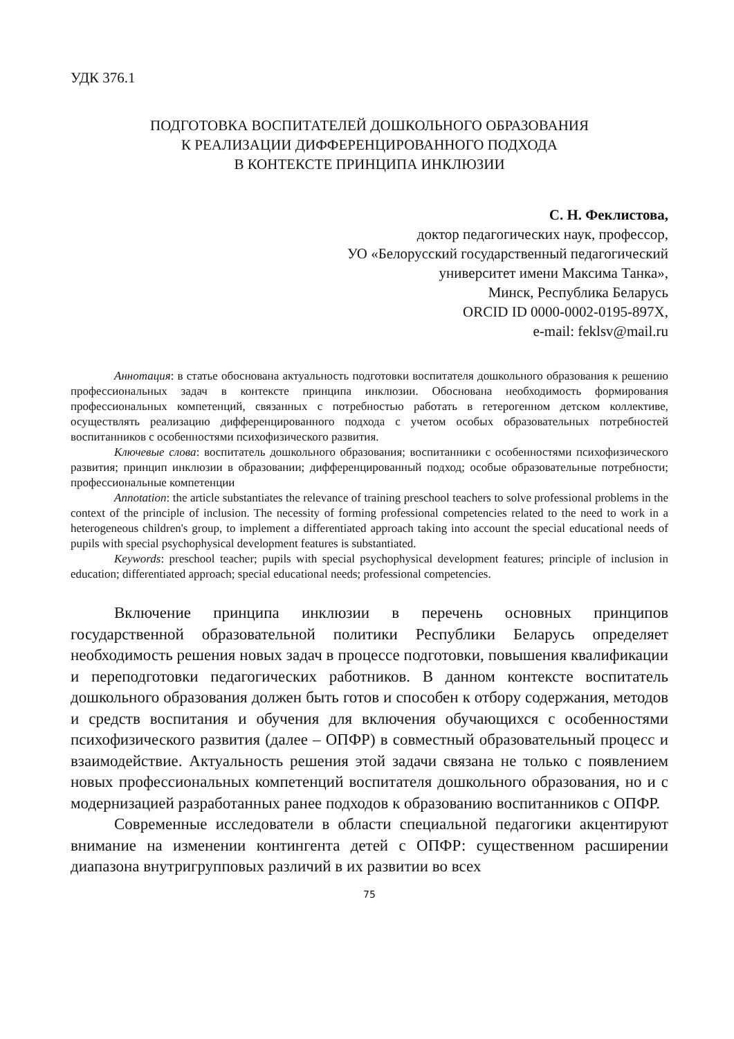УДК 376.1
ПОДГОТОВКА ВОСПИТАТЕЛЕЙ ДОШКОЛЬНОГО ОБРАЗОВАНИЯ
К РЕАЛИЗАЦИИ ДИФФЕРЕНЦИРОВАННОГО ПОДХОДА
В КОНТЕКСТЕ ПРИНЦИПА ИНКЛЮЗИИ
С. Н. Феклистова,
доктор педагогических наук, профессор,
УО «Белорусский государственный педагогический
университет имени Максима Танка»,
Минск, Республика Беларусь
ORCID ID 0000-0002-0195-897X,
e-mail: feklsv@mail.ru
Аннотация: в статье обоснована актуальность подготовки воспитателя дошкольного образования к решению профессиональных задач в контексте принципа инклюзии. Обоснована необходимость формирования профессиональных компетенций, связанных с потребностью работать в гетерогенном детском коллективе, осуществлять реализацию дифференцированного подхода с учетом особых образовательных потребностей воспитанников с особенностями психофизического развития.
Ключевые слова: воспитатель дошкольного образования; воспитанники с особенностями психофизического развития; принцип инклюзии в образовании; дифференцированный подход; особые образовательные потребности; профессиональные компетенции
Annotation: the article substantiates the relevance of training preschool teachers to solve professional problems in the context of the principle of inclusion. The necessity of forming professional competencies related to the need to work in a heterogeneous children's group, to implement a differentiated approach taking into account the special educational needs of pupils with special psychophysical development features is substantiated.
Keywords: preschool teacher; pupils with special psychophysical development features; principle of inclusion in education; differentiated approach; special educational needs; professional competencies.
Включение принципа инклюзии в перечень основных принципов государственной образовательной политики Республики Беларусь определяет необходимость решения новых задач в процессе подготовки, повышения квалификации и переподготовки педагогических работников. В данном контексте воспитатель дошкольного образования должен быть готов и способен к отбору содержания, методов и средств воспитания и обучения для включения обучающихся с особенностями психофизического развития (далее – ОПФР) в совместный образовательный процесс и взаимодействие. Актуальность решения этой задачи связана не только с появлением новых профессиональных компетенций воспитателя дошкольного образования, но и с модернизацией разработанных ранее подходов к образованию воспитанников с ОПФР.
Современные исследователи в области специальной педагогики акцентируют внимание на изменении контингента детей с ОПФР: существенном расширении диапазона внутригрупповых различий в их развитии во всех
75